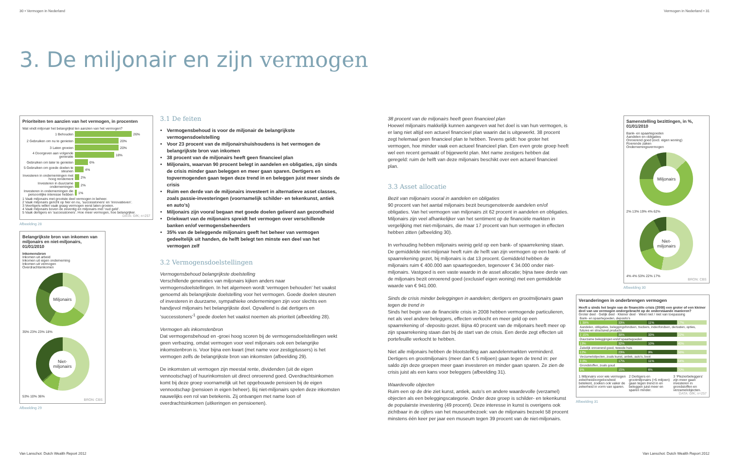30 • Vermogen in Nederland Vermogen in Nederland • 31
3. De miljonair en zijn vermogen
Prioriteiten ten aanzien van het vermogen, in procenten
Wat vindt miljonair het belangrijkst ten aanzien van het vermogen?
1 Behouden 26%
2 Gebruiken om nu te genieten 20%
3 Laten groeien 20%
4 Doorgeven aan volgende generatie 18%
Gebruiken om later te genieten 6%
5 Gebruiken om goede doelen te steunen 4%
Investeren in ondernemingen met hoog rendement 2%
Investeren in duurzame ondernemingen 2%
Investeren in ondernemingen die persoonlijke interesse hebben 1%
1 Vaak miljonairs met grootste deel vermogen in beheer.
2 Vaak miljonairs gericht op hier en nu, ‘successtoners’ en ‘innovatieven’.
3 Veertigers willen vaak graag vermogen eerst laten groeien.
4 Vaak miljonairs boven de zeventig en miljonairs met ‘oud geld’.
5 Vaak dertigers en ‘successtoners’. Hoe meer vermogen, hoe belangrijker.
DATA: GfK; n=257
Afbeelding 28
Belangrijkste bron van inkomen van miljonairs en niet-miljonairs, 01/01/2010
Inkomensbron
Inkomen uit arbeid
Inkomen uit eigen onderneming
Inkomen uit vermogen
Overdrachtsinkomen
Miljonairs
35% 23% 23% 18%
Niet-miljonairs
53% 10% 36%
BRON: CBS
Afbeelding 29
3.1 De feiten
Vermogensbehoud is voor de miljonair de belangrijkste vermogensdoelstelling
Voor 23 procent van de miljonairshuishoudens is het vermogen de belangrijkste bron van inkomen
38 procent van de miljonairs heeft geen financieel plan
Miljonairs, waarvan 90 procent belegt in aandelen en obligaties, zijn sinds de crisis minder gaan beleggen en meer gaan sparen. Dertigers en topvermogenden gaan tegen deze trend in en beleggen juist meer sinds de crisis
Ruim een derde van de miljonairs investeert in alternatieve asset classes, zoals passie-investeringen (voornamelijk schilder- en tekenkunst, antiek en auto’s)
Miljonairs zijn vooral begaan met goede doelen gelieerd aan gezondheid
Driekwart van de miljonairs spreidt het vermogen over verschillende banken en/of vermogensbeheerders
35% van de beleggende miljonairs geeft het beheer van vermogen gedeeltelijk uit handen, de helft belegt ten minste een deel van het vermogen zelf
3.2 Vermogensdoelstellingen
Vermogensbehoud belangrijkste doelstelling
Verschillende generaties van miljonairs kijken anders naar vermogensdoelstellingen. In het algemeen wordt ‘vermogen behouden’ het vaakst genoemd als belangrijkste doelstelling voor het vermogen. Goede doelen steunen of investeren in duurzame, sympathieke ondernemingen zijn voor slechts een handjevol miljonairs het belangrijkste doel. Opvallend is dat dertigers en ‘successtoners’<sup>1</sup> goede doelen het vaakst noemen als prioriteit (afbeelding 28).
Vermogen als inkomstenbron
Dat vermogensbehoud en -groei hoog scoren bij de vermogensdoelstellingen wekt geen verbazing, omdat vermogen voor veel miljonairs ook een belangrijke inkomstenbron is. Voor bijna een kwart (met name voor zestigplussers) is het vermogen zelfs de belangrijkste bron van inkomsten (afbeelding 29).
De inkomsten uit vermogen zijn meestal rente, dividenden (uit de eigen vennootschap) of huurinkomsten uit direct onroerend goed. Overdrachtsinkomen komt bij deze groep voornamelijk uit het opgebouwde pensioen bij de eigen vennootschap (pensioen in eigen beheer). Bij niet-miljonairs spelen deze inkomsten nauwelijks een rol van betekenis. Zij ontvangen met name loon of overdrachtsinkomen (uitkeringen en pensioenen).
38 procent van de miljonairs heeft geen financieel plan
Hoewel miljonairs makkelijk kunnen aangeven wat het doel is van hun vermogen, is er lang niet altijd een actueel financieel plan waarin dat is uitgewerkt. 38 procent zegt helemaal geen financieel plan te hebben. Tevens geldt: hoe groter het vermogen, hoe minder vaak een actueel financieel plan. Een even grote groep heeft wel een recent gemaakt of bijgewerkt plan. Met name zestigers hebben dat geregeld: ruim de helft van deze miljonairs beschikt over een actueel financieel plan.
3.3 Asset allocatie
Bezit van miljonairs vooral in aandelen en obligaties
90 procent van het aantal miljonairs bezit beursgenoteerde aandelen en/of obligaties. Van het vermogen van miljonairs zit 62 procent in aandelen en obligaties. Miljonairs zijn veel afhankelijker van het sentiment op de financiële markten in vergelijking met niet-miljonairs, die maar 17 procent van hun vermogen in effecten hebben zitten (afbeelding 30).
In verhouding hebben miljonairs weinig geld op een bank- of spaarrekening staan. De gemiddelde niet-miljonair heeft ruim de helft van zijn vermogen op een bank- of spaarrekening gezet, bij miljonairs is dat 13 procent. Gemiddeld hebben de miljonairs ruim € 400.000 aan spaartegoeden, tegenover € 34.000 onder niet-miljonairs. Vastgoed is een vaste waarde in de asset allocatie; bijna twee derde van de miljonairs bezit onroerend goed (exclusief eigen woning) met een gemiddelde waarde van € 941.000.
Sinds de crisis minder beleggingen in aandelen; dertigers en grootmiljonairs gaan tegen de trend in
Sinds het begin van de financiële crisis in 2008 hebben vermogende particulieren, net als veel andere beleggers, effecten verkocht en meer geld op een spaarrekening of -deposito gezet. Bijna 40 procent van de miljonairs heeft meer op zijn spaarrekening staan dan bij de start van de crisis. Een derde zegt effecten uit portefeuille verkocht te hebben.
Niet alle miljonairs hebben de blootstelling aan aandelenmarkten verminderd. Dertigers en grootmiljonairs (meer dan € 5 miljoen) gaan tegen de trend in: per saldo zijn deze groepen meer gaan investeren en minder gaan sparen. Ze zien de crisis juist als een kans voor beleggers (afbeelding 31).
Waardevolle objecten
Ruim een op de drie ziet kunst, antiek, auto’s en andere waardevolle (verzamel) objecten als een beleggingscategorie. Onder deze groep is schilder- en tekenkunst de populairste investering (49 procent). Deze interesse in kunst is overigens ook zichtbaar in de cijfers van het museumbezoek: van de miljonairs bezoekt 58 procent minstens één keer per jaar een museum tegen 39 procent van de niet-miljonairs.
Samenstelling bezittingen, in %, 01/01/2010
Bank- en spaartegoeden
Aandelen en obligaties
Onroerend goed (excl. eigen woning)
Roerende zaken
Ondernemingsvermogen
Miljonairs
2% 13% 19% 4% 62%
Niet-miljonairs
4% 4% 53% 22% 17%
BRON: CBS
Afbeelding 30
Veranderingen in onderbrengen vermogen
Heeft u sinds het begin van de financiële crisis (2008) een groter of een kleiner deel van uw vermogen ondergebracht op de onderstaande manieren?
Groter deel · Gelijk deel · Kleiner deel · Weet niet / niet van toepassing
| Bank- en spaartegoeden, deposito’s | | | |
| 1 39% | 33% | 11% | 17% |
| Aandelen, obligaties, beleggingsfondsen, trackers, indexfondsen, derivaten, opties, futures en structured products | | | |
| 2 15% | 30% | 33% | 22% |
| Duurzame beleggingen en/of spaartegoeden | | | |
| 13% | 32% | 10% | 45% |
| Zakelijk onroerend goed, tweede huis | | | |
| 12% | 23% | 9% | 56% |
| Verzamelobjecten, zoals kunst, antiek, auto’s, boot | | | |
| 3 8% | 17% | 11% | 64% |
| Grondstoffen, zoals goud | | | |
| 9% | 15% | 6% | 70% |
1 Miljonairs voor wie vermogen zekerheid/zorgeloosheid betekent, zoeken ook vaker de zekerheid in vorm van sparen.
2 Dertigers en grootmiljonairs (>5 miljoen) gaan tegen trend in en beleggen juist meer en sparen minder.
3 ‘Plezierbeleggers’ zijn meer gaan investeren in grondstoffen en verzamelobjecten.
DATA: GfK; n=257
Afbeelding 31
Van Lanschot: Dutch Wealth Report 2012 Van Lanschot: Dutch Wealth Report 2012